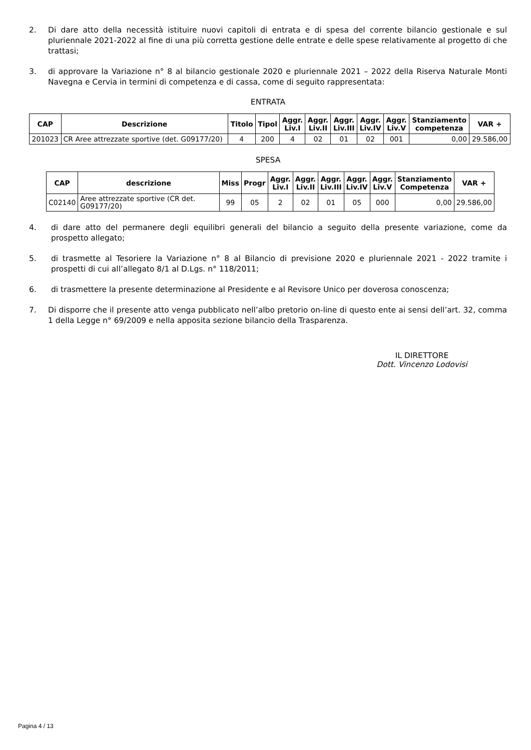2. Di dare atto della necessità istituire nuovi capitoli di entrata e di spesa del corrente bilancio gestionale e sul pluriennale 2021-2022 al fine di una più corretta gestione delle entrate e delle spese relativamente al progetto di che trattasi;
3. di approvare la Variazione n° 8 al bilancio gestionale 2020 e pluriennale 2021 – 2022 della Riserva Naturale Monti Navegna e Cervia in termini di competenza e di cassa, come di seguito rappresentata:
ENTRATA
| CAP | Descrizione | Titolo | Tipol | Aggr. Liv.I | Aggr. Liv.II | Aggr. Liv.III | Aggr. Liv.IV | Aggr. Liv.V | Stanziamento competenza | VAR + |
| --- | --- | --- | --- | --- | --- | --- | --- | --- | --- | --- |
| 201023 | CR Aree attrezzate sportive (det. G09177/20) | 4 | 200 | 4 | 02 | 01 | 02 | 001 | 0,00 | 29.586,00 |
SPESA
| CAP | descrizione | Miss | Progr | Aggr. Liv.I | Aggr. Liv.II | Aggr. Liv.III | Aggr. Liv.IV | Aggr. Liv.V | Stanziamento Competenza | VAR + |
| --- | --- | --- | --- | --- | --- | --- | --- | --- | --- | --- |
| C02140 | Aree attrezzate sportive (CR det. G09177/20) | 99 | 05 | 2 | 02 | 01 | 05 | 000 | 0,00 | 29.586,00 |
4. di dare atto del permanere degli equilibri generali del bilancio a seguito della presente variazione, come da prospetto allegato;
5. di trasmette al Tesoriere la Variazione n° 8 al Bilancio di previsione 2020 e pluriennale 2021 - 2022 tramite i prospetti di cui all’allegato 8/1 al D.Lgs. n° 118/2011;
6. di trasmettere la presente determinazione al Presidente e al Revisore Unico per doverosa conoscenza;
7. Di disporre che il presente atto venga pubblicato nell’albo pretorio on-line di questo ente ai sensi dell’art. 32, comma 1 della Legge n° 69/2009 e nella apposita sezione bilancio della Trasparenza.
IL DIRETTORE
Dott. Vincenzo Lodovisi
Pagina 4 / 13